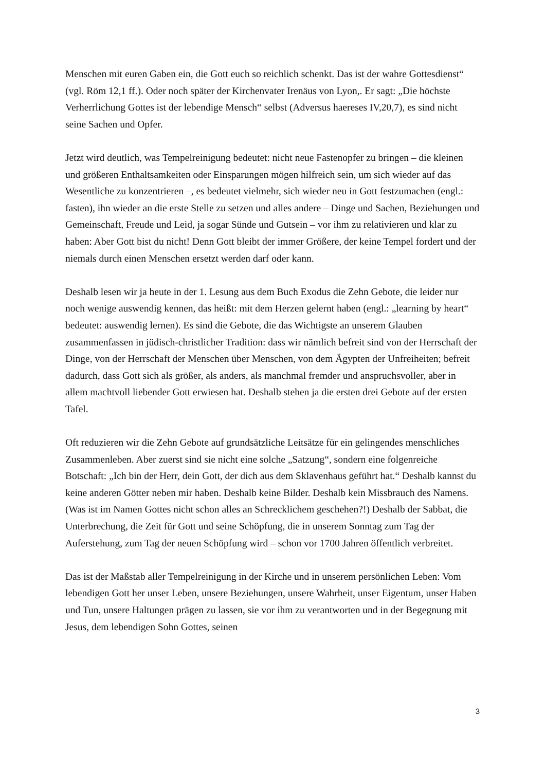Menschen mit euren Gaben ein, die Gott euch so reichlich schenkt. Das ist der wahre Gottesdienst“ (vgl. Röm 12,1 ff.). Oder noch später der Kirchenvater Irenäus von Lyon,. Er sagt: „Die höchste Verherrlichung Gottes ist der lebendige Mensch“ selbst (Adversus haereses IV,20,7), es sind nicht seine Sachen und Opfer.
Jetzt wird deutlich, was Tempelreinigung bedeutet: nicht neue Fastenopfer zu bringen – die kleinen und größeren Enthaltsamkeiten oder Einsparungen mögen hilfreich sein, um sich wieder auf das Wesentliche zu konzentrieren –, es bedeutet vielmehr, sich wieder neu in Gott festzumachen (engl.: fasten), ihn wieder an die erste Stelle zu setzen und alles andere – Dinge und Sachen, Beziehungen und Gemeinschaft, Freude und Leid, ja sogar Sünde und Gutsein – vor ihm zu relativieren und klar zu haben: Aber Gott bist du nicht! Denn Gott bleibt der immer Größere, der keine Tempel fordert und der niemals durch einen Menschen ersetzt werden darf oder kann.
Deshalb lesen wir ja heute in der 1. Lesung aus dem Buch Exodus die Zehn Gebote, die leider nur noch wenige auswendig kennen, das heißt: mit dem Herzen gelernt haben (engl.: „learning by heart“ bedeutet: auswendig lernen). Es sind die Gebote, die das Wichtigste an unserem Glauben zusammenfassen in jüdisch-christlicher Tradition: dass wir nämlich befreit sind von der Herrschaft der Dinge, von der Herrschaft der Menschen über Menschen, von dem Ägypten der Unfreiheiten; befreit dadurch, dass Gott sich als größer, als anders, als manchmal fremder und anspruchsvoller, aber in allem machtvoll liebender Gott erwiesen hat. Deshalb stehen ja die ersten drei Gebote auf der ersten Tafel.
Oft reduzieren wir die Zehn Gebote auf grundsätzliche Leitsätze für ein gelingendes menschliches Zusammenleben. Aber zuerst sind sie nicht eine solche „Satzung“, sondern eine folgenreiche Botschaft: „Ich bin der Herr, dein Gott, der dich aus dem Sklavenhaus geführt hat.“ Deshalb kannst du keine anderen Götter neben mir haben. Deshalb keine Bilder. Deshalb kein Missbrauch des Namens. (Was ist im Namen Gottes nicht schon alles an Schrecklichem geschehen?!) Deshalb der Sabbat, die Unterbrechung, die Zeit für Gott und seine Schöpfung, die in unserem Sonntag zum Tag der Auferstehung, zum Tag der neuen Schöpfung wird – schon vor 1700 Jahren öffentlich verbreitet.
Das ist der Maßstab aller Tempelreinigung in der Kirche und in unserem persönlichen Leben: Vom lebendigen Gott her unser Leben, unsere Beziehungen, unsere Wahrheit, unser Eigentum, unser Haben und Tun, unsere Haltungen prägen zu lassen, sie vor ihm zu verantworten und in der Begegnung mit Jesus, dem lebendigen Sohn Gottes, seinen
3